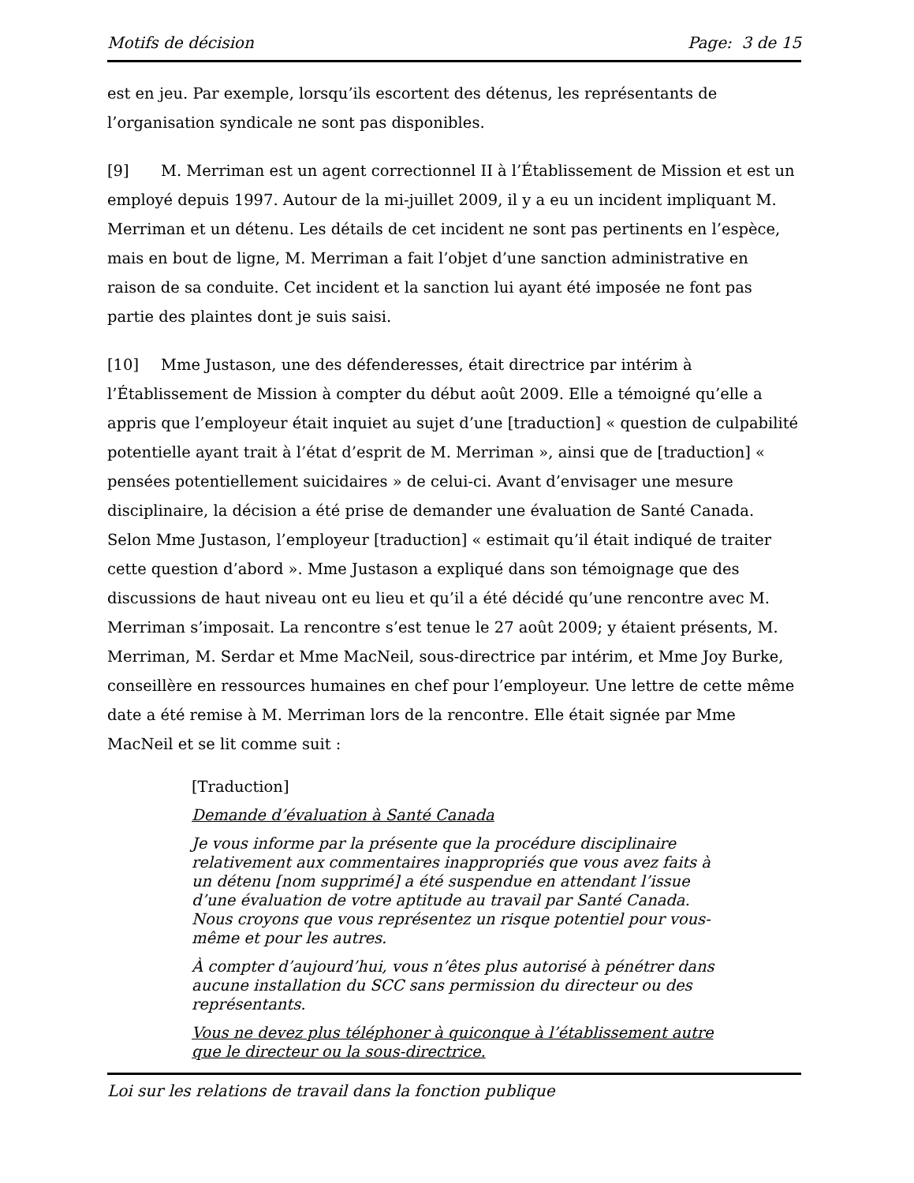Motifs de décision Page: 3 de 15
est en jeu. Par exemple, lorsqu’ils escortent des détenus, les représentants de l’organisation syndicale ne sont pas disponibles.
[9] M. Merriman est un agent correctionnel II à l’Établissement de Mission et est un employé depuis 1997. Autour de la mi-juillet 2009, il y a eu un incident impliquant M. Merriman et un détenu. Les détails de cet incident ne sont pas pertinents en l’espèce, mais en bout de ligne, M. Merriman a fait l’objet d’une sanction administrative en raison de sa conduite. Cet incident et la sanction lui ayant été imposée ne font pas partie des plaintes dont je suis saisi.
[10] Mme Justason, une des défenderesses, était directrice par intérim à l’Établissement de Mission à compter du début août 2009. Elle a témoigné qu’elle a appris que l’employeur était inquiet au sujet d’une [traduction] « question de culpabilité potentielle ayant trait à l’état d’esprit de M. Merriman », ainsi que de [traduction] « pensées potentiellement suicidaires » de celui-ci. Avant d’envisager une mesure disciplinaire, la décision a été prise de demander une évaluation de Santé Canada. Selon Mme Justason, l’employeur [traduction] « estimait qu’il était indiqué de traiter cette question d’abord ». Mme Justason a expliqué dans son témoignage que des discussions de haut niveau ont eu lieu et qu’il a été décidé qu’une rencontre avec M. Merriman s’imposait. La rencontre s’est tenue le 27 août 2009; y étaient présents, M. Merriman, M. Serdar et Mme MacNeil, sous-directrice par intérim, et Mme Joy Burke, conseillère en ressources humaines en chef pour l’employeur. Une lettre de cette même date a été remise à M. Merriman lors de la rencontre. Elle était signée par Mme MacNeil et se lit comme suit :
[Traduction]
Demande d’évaluation à Santé Canada
Je vous informe par la présente que la procédure disciplinaire relativement aux commentaires inappropriés que vous avez faits à un détenu [nom supprimé] a été suspendue en attendant l’issue d’une évaluation de votre aptitude au travail par Santé Canada. Nous croyons que vous représentez un risque potentiel pour vous-même et pour les autres.
À compter d’aujourd’hui, vous n’êtes plus autorisé à pénétrer dans aucune installation du SCC sans permission du directeur ou des représentants.
Vous ne devez plus téléphoner à quiconque à l’établissement autre que le directeur ou la sous-directrice.
Loi sur les relations de travail dans la fonction publique